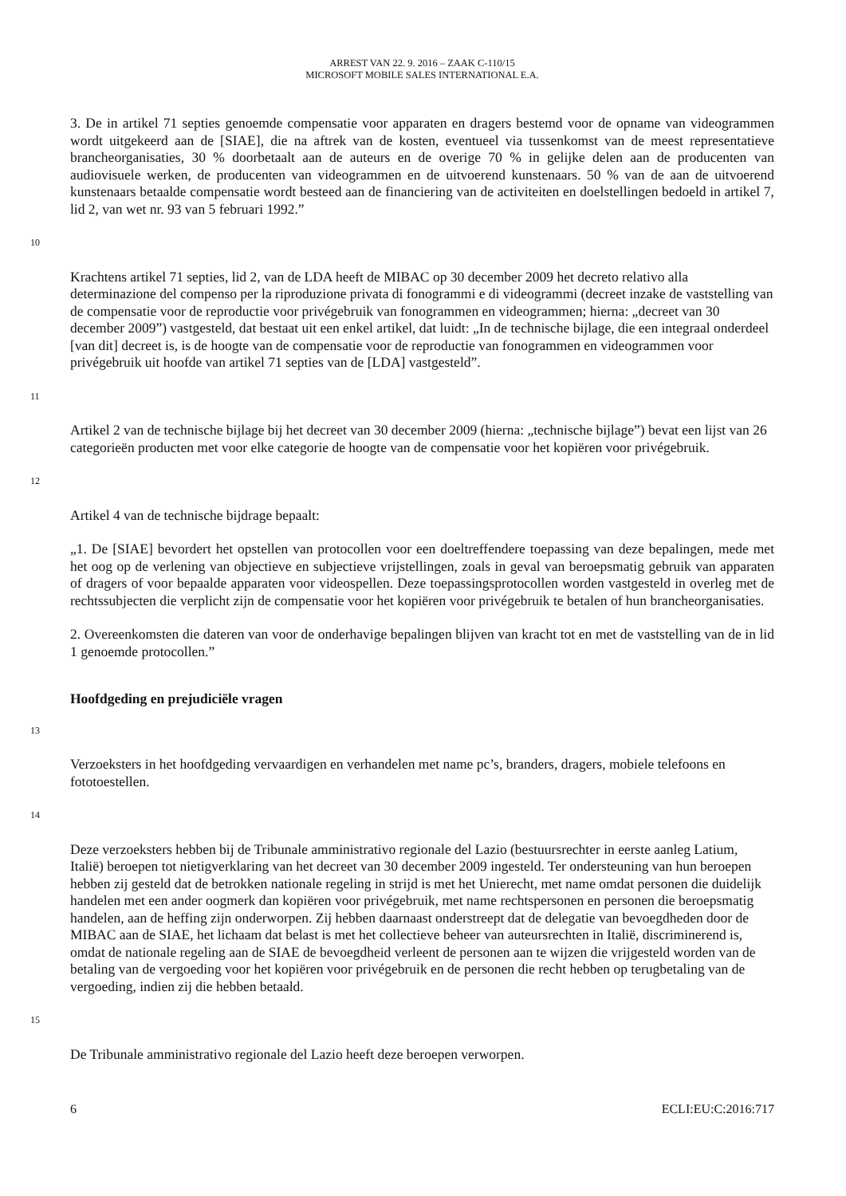ARREST VAN 22. 9. 2016 – ZAAK C-110/15
MICROSOFT MOBILE SALES INTERNATIONAL E.A.
3. De in artikel 71 septies genoemde compensatie voor apparaten en dragers bestemd voor de opname van videogrammen wordt uitgekeerd aan de [SIAE], die na aftrek van de kosten, eventueel via tussenkomst van de meest representatieve brancheorganisaties, 30 % doorbetaalt aan de auteurs en de overige 70 % in gelijke delen aan de producenten van audiovisuele werken, de producenten van videogrammen en de uitvoerend kunstenaars. 50 % van de aan de uitvoerend kunstenaars betaalde compensatie wordt besteed aan de financiering van de activiteiten en doelstellingen bedoeld in artikel 7, lid 2, van wet nr. 93 van 5 februari 1992.”
10
Krachtens artikel 71 septies, lid 2, van de LDA heeft de MIBAC op 30 december 2009 het decreto relativo alla determinazione del compenso per la riproduzione privata di fonogrammi e di videogrammi (decreet inzake de vaststelling van de compensatie voor de reproductie voor privégebruik van fonogrammen en videogrammen; hierna: „decreet van 30 december 2009”) vastgesteld, dat bestaat uit een enkel artikel, dat luidt: „In de technische bijlage, die een integraal onderdeel [van dit] decreet is, is de hoogte van de compensatie voor de reproductie van fonogrammen en videogrammen voor privégebruik uit hoofde van artikel 71 septies van de [LDA] vastgesteld”.
11
Artikel 2 van de technische bijlage bij het decreet van 30 december 2009 (hierna: „technische bijlage”) bevat een lijst van 26 categorieën producten met voor elke categorie de hoogte van de compensatie voor het kopiëren voor privégebruik.
12
Artikel 4 van de technische bijdrage bepaalt:
„1. De [SIAE] bevordert het opstellen van protocollen voor een doeltreffendere toepassing van deze bepalingen, mede met het oog op de verlening van objectieve en subjectieve vrijstellingen, zoals in geval van beroepsmatig gebruik van apparaten of dragers of voor bepaalde apparaten voor videospellen. Deze toepassingsprotocollen worden vastgesteld in overleg met de rechtssubjecten die verplicht zijn de compensatie voor het kopiëren voor privégebruik te betalen of hun brancheorganisaties.
2. Overeenkomsten die dateren van voor de onderhavige bepalingen blijven van kracht tot en met de vaststelling van de in lid 1 genoemde protocollen.”
Hoofdgeding en prejudiciële vragen
13
Verzoeksters in het hoofdgeding vervaardigen en verhandelen met name pc’s, branders, dragers, mobiele telefoons en fototoestellen.
14
Deze verzoeksters hebben bij de Tribunale amministrativo regionale del Lazio (bestuursrechter in eerste aanleg Latium, Italië) beroepen tot nietigverklaring van het decreet van 30 december 2009 ingesteld. Ter ondersteuning van hun beroepen hebben zij gesteld dat de betrokken nationale regeling in strijd is met het Unierecht, met name omdat personen die duidelijk handelen met een ander oogmerk dan kopiëren voor privégebruik, met name rechtspersonen en personen die beroepsmatig handelen, aan de heffing zijn onderworpen. Zij hebben daarnaast onderstreept dat de delegatie van bevoegdheden door de MIBAC aan de SIAE, het lichaam dat belast is met het collectieve beheer van auteursrechten in Italië, discriminerend is, omdat de nationale regeling aan de SIAE de bevoegdheid verleent de personen aan te wijzen die vrijgesteld worden van de betaling van de vergoeding voor het kopiëren voor privégebruik en de personen die recht hebben op terugbetaling van de vergoeding, indien zij die hebben betaald.
15
De Tribunale amministrativo regionale del Lazio heeft deze beroepen verworpen.
6 ECLI:EU:C:2016:717